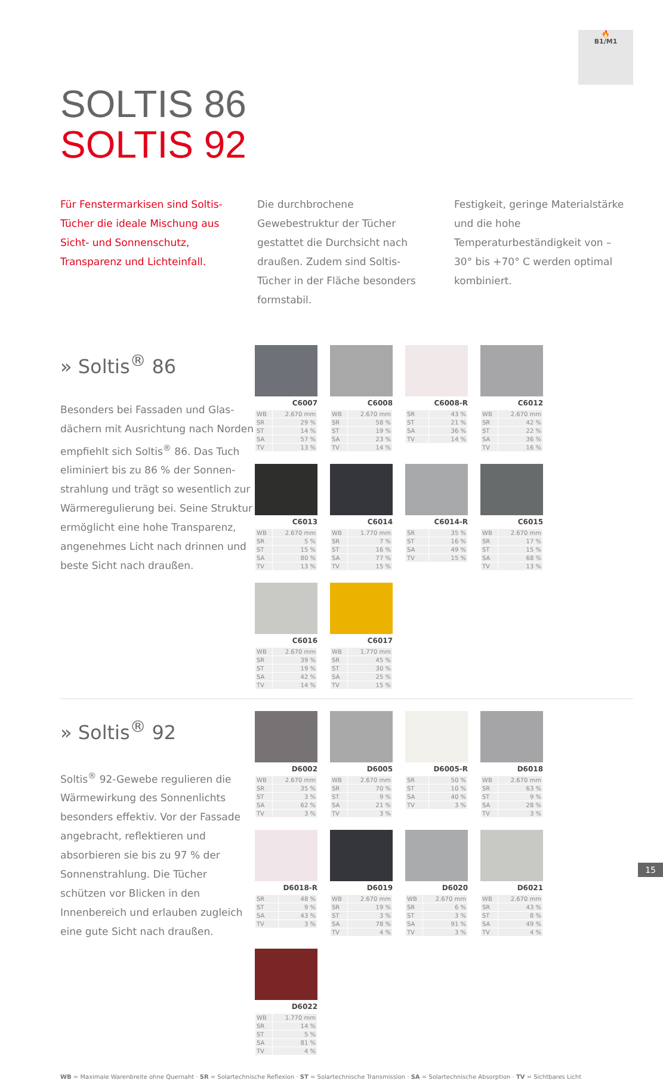🔥
B1/M1
SOLTIS 86
SOLTIS 92
Für Fenstermarkisen sind Soltis-Tücher die ideale Mischung aus Sicht- und Sonnenschutz, Transparenz und Lichteinfall.
Die durchbrochene Gewebestruktur der Tücher gestattet die Durchsicht nach draußen. Zudem sind Soltis-Tücher in der Fläche besonders formstabil.
Festigkeit, geringe Materialstärke und die hohe Temperaturbeständigkeit von –30° bis +70° C werden optimal kombiniert.
» Soltis<sup>®</sup> 86
Besonders bei Fassaden und Glas­dächern mit Ausrichtung nach Norden empfiehlt sich Soltis<sup>®</sup> 86. Das Tuch eliminiert bis zu 86 % der Sonnen­strahlung und trägt so wesentlich zur Wärmeregulierung bei. Seine Struktur ermöglicht eine hohe Transparenz, angenehmes Licht nach drinnen und beste Sicht nach draußen.
C6007
| WB | 2.670 mm |
| SR | 29 % |
| ST | 14 % |
| SA | 57 % |
| TV | 13 % |
C6008
| WB | 2.670 mm |
| SR | 58 % |
| ST | 19 % |
| SA | 23 % |
| TV | 14 % |
C6008-R
| SR | 43 % |
| ST | 21 % |
| SA | 36 % |
| TV | 14 % |
C6012
| WB | 2.670 mm |
| SR | 42 % |
| ST | 22 % |
| SA | 36 % |
| TV | 16 % |
C6013
| WB | 2.670 mm |
| SR | 5 % |
| ST | 15 % |
| SA | 80 % |
| TV | 13 % |
C6014
| WB | 1.770 mm |
| SR | 7 % |
| ST | 16 % |
| SA | 77 % |
| TV | 15 % |
C6014-R
| SR | 35 % |
| ST | 16 % |
| SA | 49 % |
| TV | 15 % |
C6015
| WB | 2.670 mm |
| SR | 17 % |
| ST | 15 % |
| SA | 68 % |
| TV | 13 % |
C6016
| WB | 2.670 mm |
| SR | 39 % |
| ST | 19 % |
| SA | 42 % |
| TV | 14 % |
C6017
| WB | 1.770 mm |
| SR | 45 % |
| ST | 30 % |
| SA | 25 % |
| TV | 15 % |
» Soltis<sup>®</sup> 92
Soltis<sup>®</sup> 92-Gewebe regulieren die Wärmewirkung des Sonnenlichts besonders effektiv. Vor der Fassade angebracht, reflektieren und absorbieren sie bis zu 97 % der Sonnenstrahlung. Die Tücher schützen vor Blicken in den Innenbereich und erlauben zugleich eine gute Sicht nach draußen.
D6002
| WB | 2.670 mm |
| SR | 35 % |
| ST | 3 % |
| SA | 62 % |
| TV | 3 % |
D6005
| WB | 2.670 mm |
| SR | 70 % |
| ST | 9 % |
| SA | 21 % |
| TV | 3 % |
D6005-R
| SR | 50 % |
| ST | 10 % |
| SA | 40 % |
| TV | 3 % |
D6018
| WB | 2.670 mm |
| SR | 63 % |
| ST | 9 % |
| SA | 28 % |
| TV | 3 % |
D6018-R
| SR | 48 % |
| ST | 9 % |
| SA | 43 % |
| TV | 3 % |
D6019
| WB | 2.670 mm |
| SR | 19 % |
| ST | 3 % |
| SA | 78 % |
| TV | 4 % |
D6020
| WB | 2.670 mm |
| SR | 6 % |
| ST | 3 % |
| SA | 91 % |
| TV | 3 % |
D6021
| WB | 2.670 mm |
| SR | 43 % |
| ST | 8 % |
| SA | 49 % |
| TV | 4 % |
D6022
| WB | 1.770 mm |
| SR | 14 % |
| ST | 5 % |
| SA | 81 % |
| TV | 4 % |
WB = Maximale Warenbreite ohne Quernaht · SR = Solartechnische Reflexion · ST = Solartechnische Transmission · SA = Solartechnische Absorption · TV = Sichtbares Licht
15